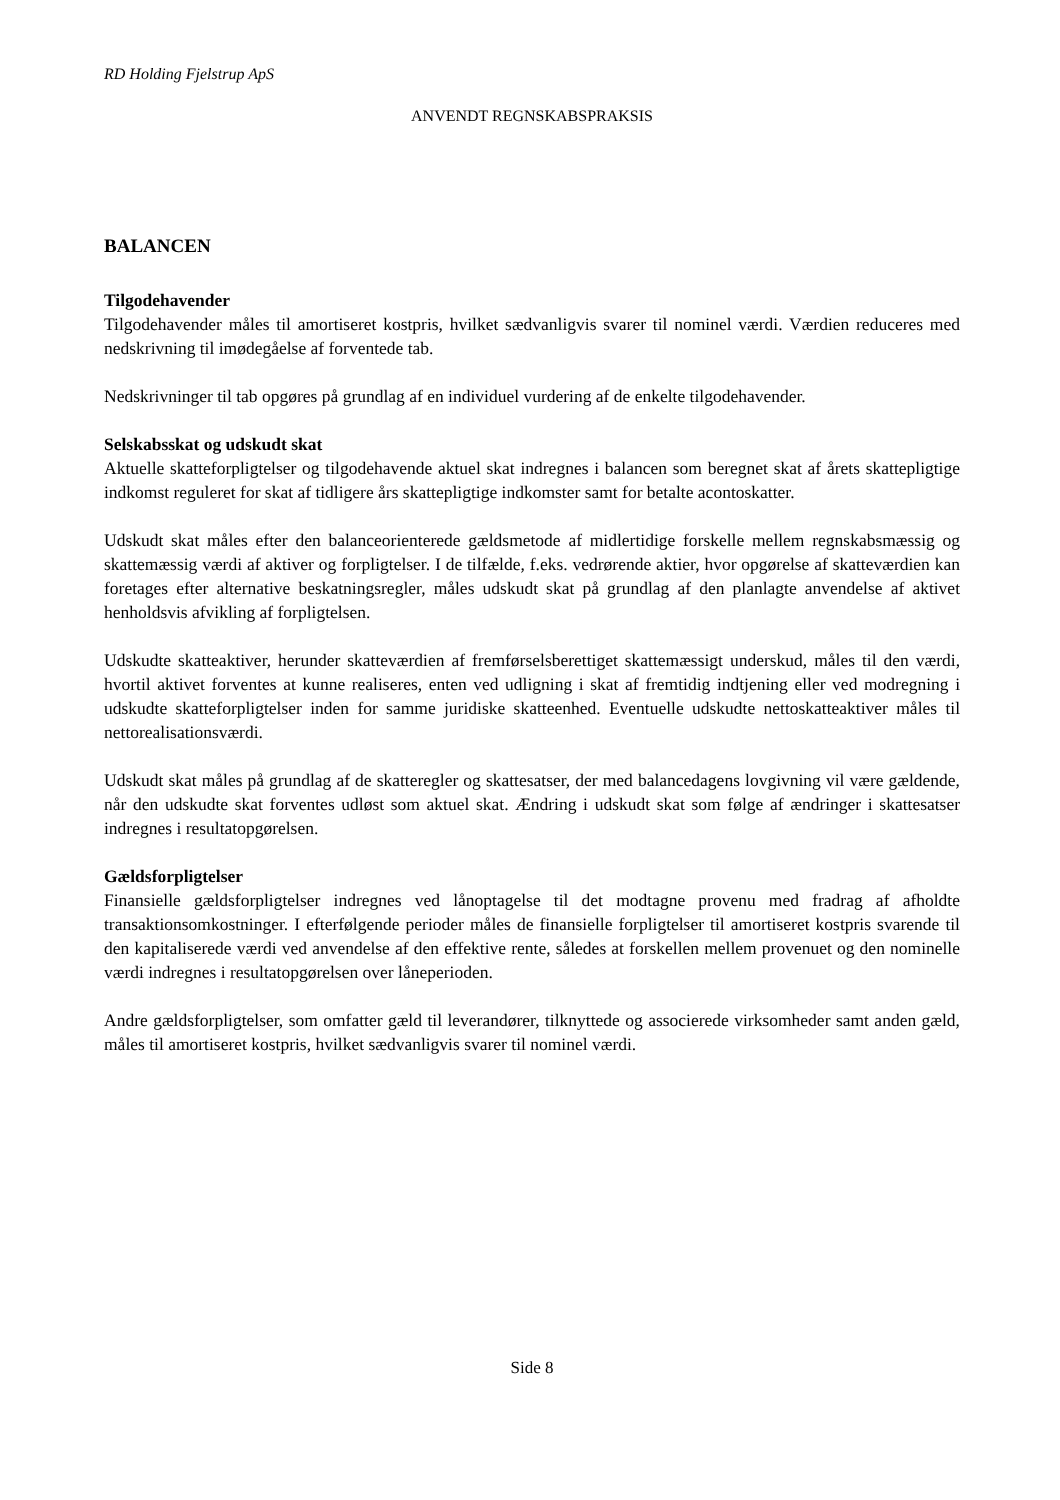RD Holding Fjelstrup ApS
ANVENDT REGNSKABSPRAKSIS
BALANCEN
Tilgodehavender
Tilgodehavender måles til amortiseret kostpris, hvilket sædvanligvis svarer til nominel værdi. Værdien reduceres med nedskrivning til imødegåelse af forventede tab.
Nedskrivninger til tab opgøres på grundlag af en individuel vurdering af de enkelte tilgodehavender.
Selskabsskat og udskudt skat
Aktuelle skatteforpligtelser og tilgodehavende aktuel skat indregnes i balancen som beregnet skat af årets skattepligtige indkomst reguleret for skat af tidligere års skattepligtige indkomster samt for betalte acontoskatter.
Udskudt skat måles efter den balanceorienterede gældsmetode af midlertidige forskelle mellem regnskabsmæssig og skattemæssig værdi af aktiver og forpligtelser. I de tilfælde, f.eks. vedrørende aktier, hvor opgørelse af skatteværdien kan foretages efter alternative beskatningsregler, måles udskudt skat på grundlag af den planlagte anvendelse af aktivet henholdsvis afvikling af forpligtelsen.
Udskudte skatteaktiver, herunder skatteværdien af fremførselsberettiget skattemæssigt underskud, måles til den værdi, hvortil aktivet forventes at kunne realiseres, enten ved udligning i skat af fremtidig indtjening eller ved modregning i udskudte skatteforpligtelser inden for samme juridiske skatteenhed. Eventuelle udskudte nettoskatteaktiver måles til nettorealisationsværdi.
Udskudt skat måles på grundlag af de skatteregler og skattesatser, der med balancedagens lovgivning vil være gældende, når den udskudte skat forventes udløst som aktuel skat. Ændring i udskudt skat som følge af ændringer i skattesatser indregnes i resultatopgørelsen.
Gældsforpligtelser
Finansielle gældsforpligtelser indregnes ved lånoptagelse til det modtagne provenu med fradrag af afholdte transaktionsomkostninger. I efterfølgende perioder måles de finansielle forpligtelser til amortiseret kostpris svarende til den kapitaliserede værdi ved anvendelse af den effektive rente, således at forskellen mellem provenuet og den nominelle værdi indregnes i resultatopgørelsen over låneperioden.
Andre gældsforpligtelser, som omfatter gæld til leverandører, tilknyttede og associerede virksomheder samt anden gæld, måles til amortiseret kostpris, hvilket sædvanligvis svarer til nominel værdi.
Side 8